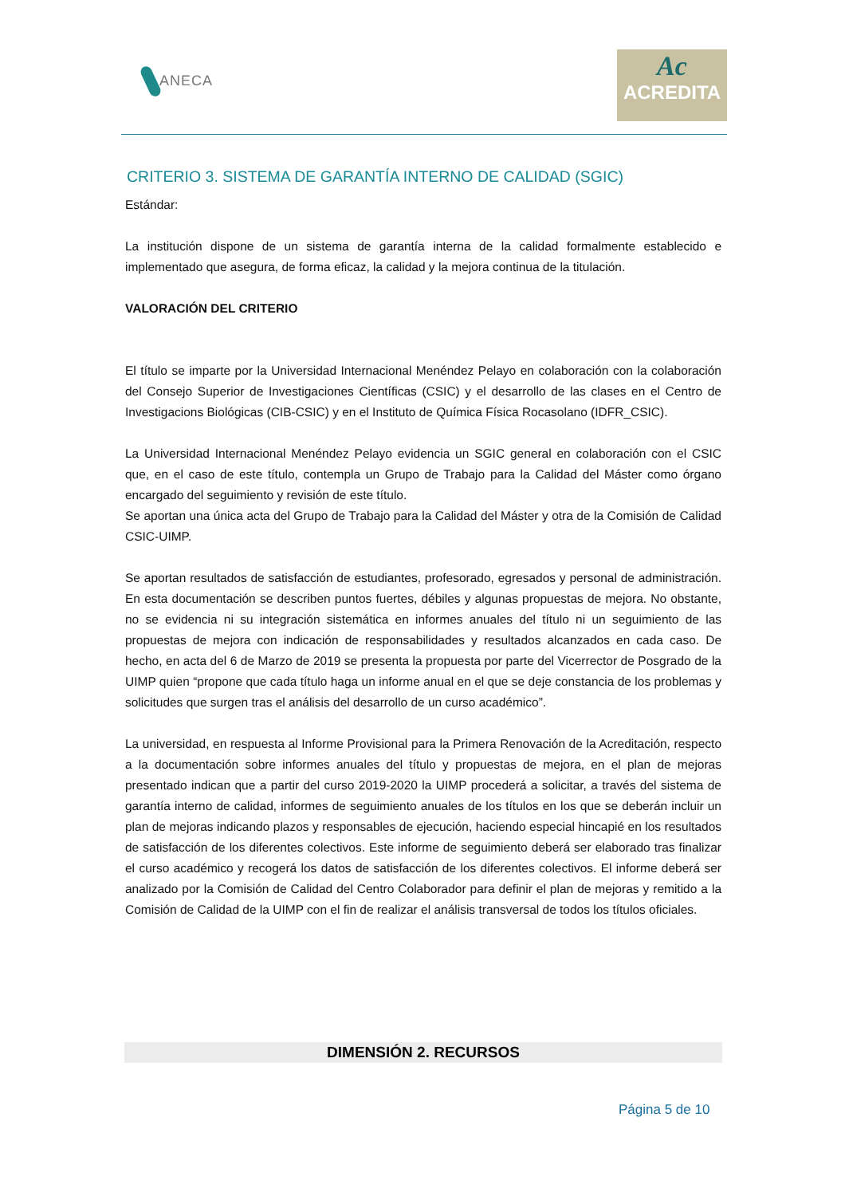ANECA
Ac
ACREDITA
CRITERIO 3. SISTEMA DE GARANTÍA INTERNO DE CALIDAD (SGIC)
Estándar:
La institución dispone de un sistema de garantía interna de la calidad formalmente establecido e implementado que asegura, de forma eficaz, la calidad y la mejora continua de la titulación.
VALORACIÓN DEL CRITERIO
El título se imparte por la Universidad Internacional Menéndez Pelayo en colaboración con la colaboración del Consejo Superior de Investigaciones Científicas (CSIC) y el desarrollo de las clases en el Centro de Investigacions Biológicas (CIB-CSIC) y en el Instituto de Química Física Rocasolano (IDFR_CSIC).
La Universidad Internacional Menéndez Pelayo evidencia un SGIC general en colaboración con el CSIC que, en el caso de este título, contempla un Grupo de Trabajo para la Calidad del Máster como órgano encargado del seguimiento y revisión de este título.
Se aportan una única acta del Grupo de Trabajo para la Calidad del Máster y otra de la Comisión de Calidad CSIC-UIMP.
Se aportan resultados de satisfacción de estudiantes, profesorado, egresados y personal de administración. En esta documentación se describen puntos fuertes, débiles y algunas propuestas de mejora. No obstante, no se evidencia ni su integración sistemática en informes anuales del título ni un seguimiento de las propuestas de mejora con indicación de responsabilidades y resultados alcanzados en cada caso. De hecho, en acta del 6 de Marzo de 2019 se presenta la propuesta por parte del Vicerrector de Posgrado de la UIMP quien “propone que cada título haga un informe anual en el que se deje constancia de los problemas y solicitudes que surgen tras el análisis del desarrollo de un curso académico”.
La universidad, en respuesta al Informe Provisional para la Primera Renovación de la Acreditación, respecto a la documentación sobre informes anuales del título y propuestas de mejora, en el plan de mejoras presentado indican que a partir del curso 2019-2020 la UIMP procederá a solicitar, a través del sistema de garantía interno de calidad, informes de seguimiento anuales de los títulos en los que se deberán incluir un plan de mejoras indicando plazos y responsables de ejecución, haciendo especial hincapié en los resultados de satisfacción de los diferentes colectivos. Este informe de seguimiento deberá ser elaborado tras finalizar el curso académico y recogerá los datos de satisfacción de los diferentes colectivos. El informe deberá ser analizado por la Comisión de Calidad del Centro Colaborador para definir el plan de mejoras y remitido a la Comisión de Calidad de la UIMP con el fin de realizar el análisis transversal de todos los títulos oficiales.
DIMENSIÓN 2. RECURSOS
Página 5 de 10